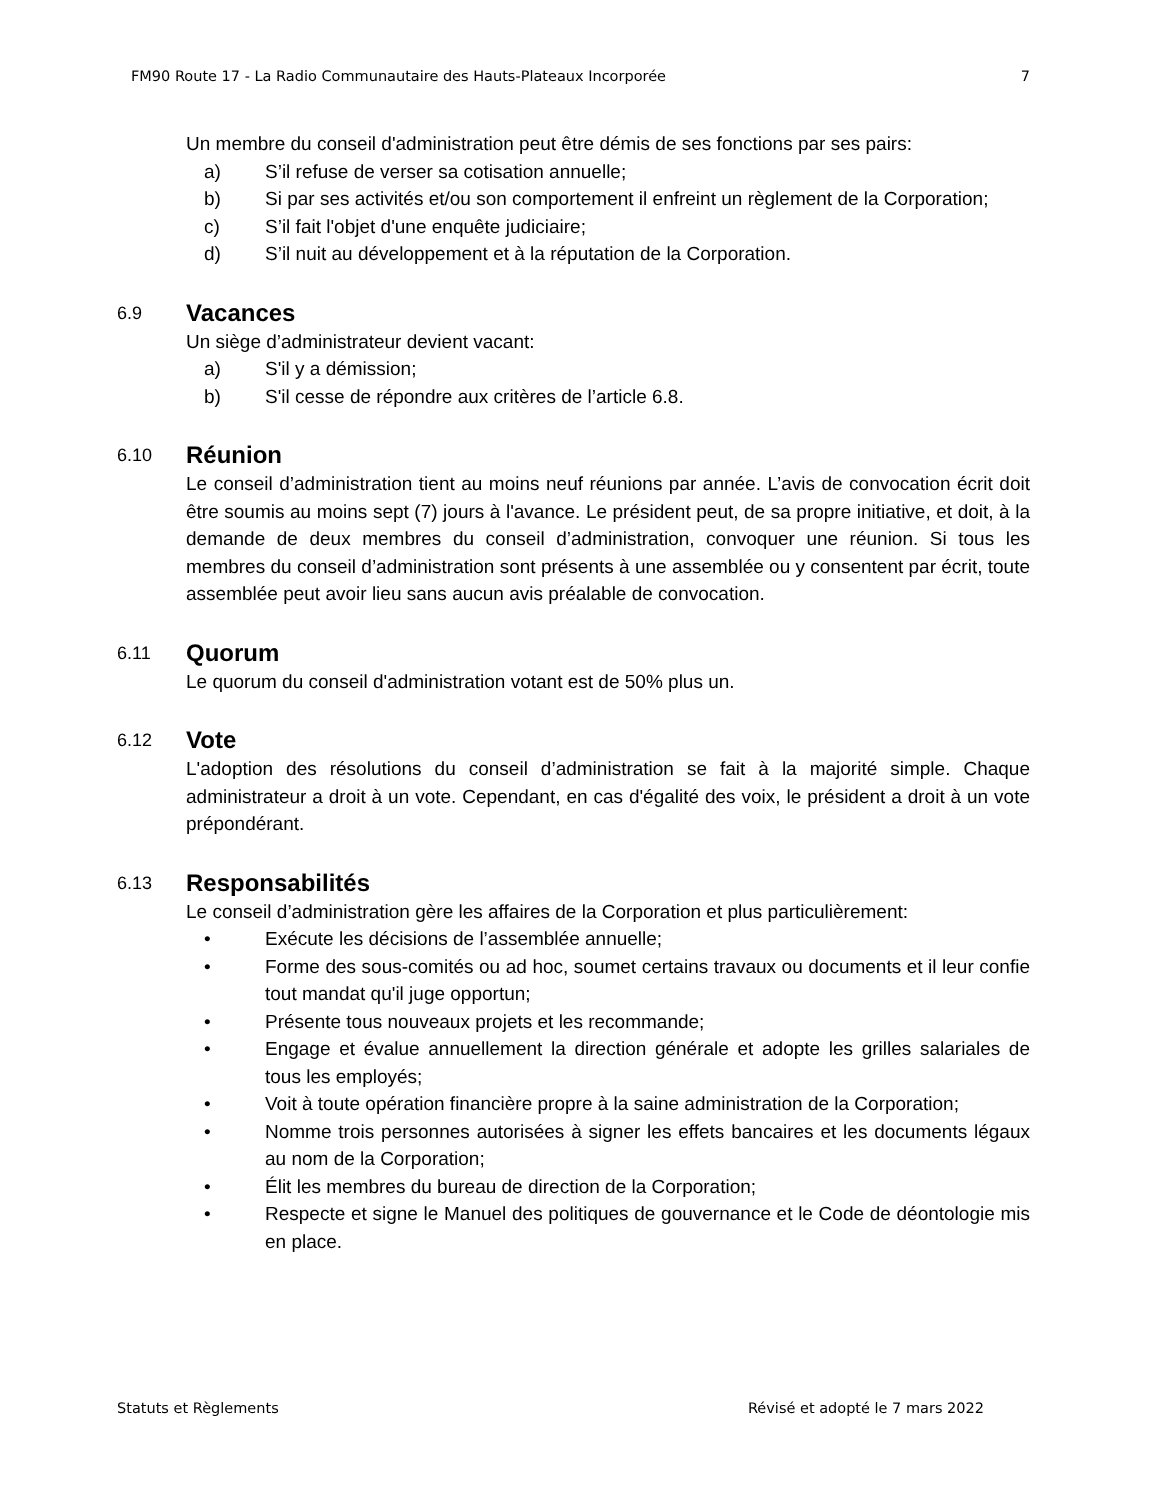FM90 Route 17 - La Radio Communautaire des Hauts-Plateaux Incorporée 7
Un membre du conseil d'administration peut être démis de ses fonctions par ses pairs:
a) S’il refuse de verser sa cotisation annuelle;
b) Si par ses activités et/ou son comportement il enfreint un règlement de la Corporation;
c) S’il fait l'objet d'une enquête judiciaire;
d) S’il nuit au développement et à la réputation de la Corporation.
6.9 Vacances
Un siège d’administrateur devient vacant:
a) S'il y a démission;
b) S'il cesse de répondre aux critères de l’article 6.8.
6.10 Réunion
Le conseil d’administration tient au moins neuf réunions par année. L’avis de convocation écrit doit être soumis au moins sept (7) jours à l'avance. Le président peut, de sa propre initiative, et doit, à la demande de deux membres du conseil d’administration, convoquer une réunion. Si tous les membres du conseil d’administration sont présents à une assemblée ou y consentent par écrit, toute assemblée peut avoir lieu sans aucun avis préalable de convocation.
6.11 Quorum
Le quorum du conseil d'administration votant est de 50% plus un.
6.12 Vote
L'adoption des résolutions du conseil d’administration se fait à la majorité simple. Chaque administrateur a droit à un vote. Cependant, en cas d'égalité des voix, le président a droit à un vote prépondérant.
6.13 Responsabilités
Le conseil d’administration gère les affaires de la Corporation et plus particulièrement:
• Exécute les décisions de l’assemblée annuelle;
• Forme des sous-comités ou ad hoc, soumet certains travaux ou documents et il leur confie tout mandat qu'il juge opportun;
• Présente tous nouveaux projets et les recommande;
• Engage et évalue annuellement la direction générale et adopte les grilles salariales de tous les employés;
• Voit à toute opération financière propre à la saine administration de la Corporation;
• Nomme trois personnes autorisées à signer les effets bancaires et les documents légaux au nom de la Corporation;
• Élit les membres du bureau de direction de la Corporation;
• Respecte et signe le Manuel des politiques de gouvernance et le Code de déontologie mis en place.
Statuts et Règlements Révisé et adopté le 7 mars 2022